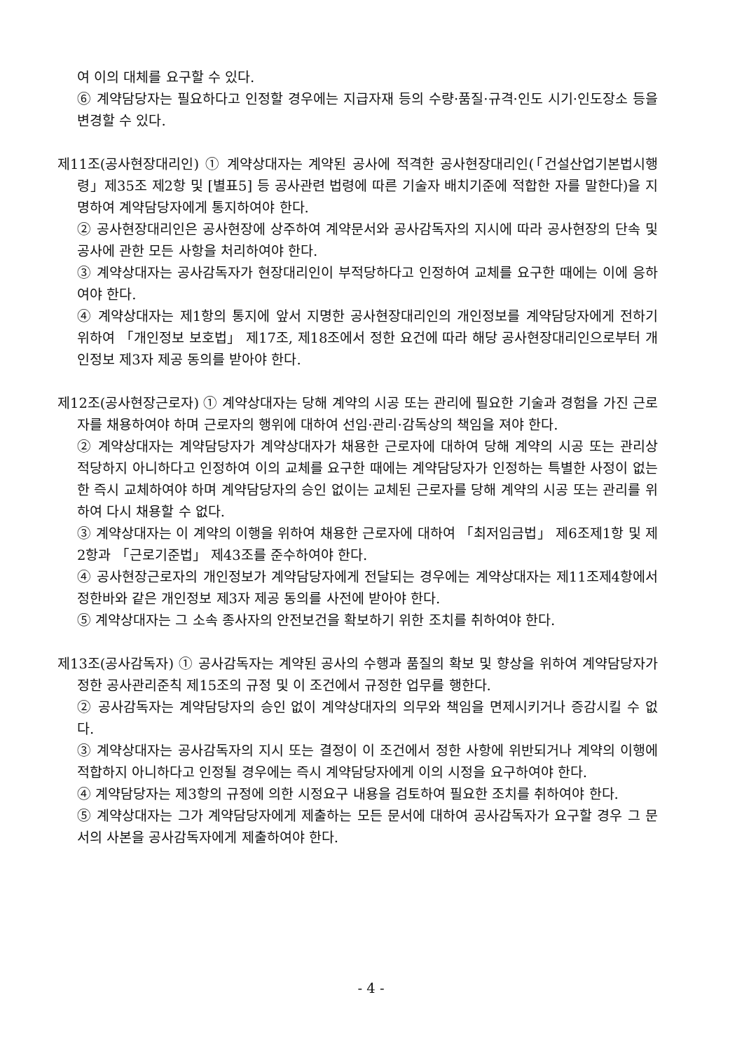여 이의 대체를 요구할 수 있다.
⑥ 계약담당자는 필요하다고 인정할 경우에는 지급자재 등의 수량·품질·규격·인도 시기·인도장소 등을 변경할 수 있다.
제11조(공사현장대리인) ① 계약상대자는 계약된 공사에 적격한 공사현장대리인(「건설산업기본법시행령」제35조 제2항 및 [별표5] 등 공사관련 법령에 따른 기술자 배치기준에 적합한 자를 말한다)을 지명하여 계약담당자에게 통지하여야 한다.
② 공사현장대리인은 공사현장에 상주하여 계약문서와 공사감독자의 지시에 따라 공사현장의 단속 및 공사에 관한 모든 사항을 처리하여야 한다.
③ 계약상대자는 공사감독자가 현장대리인이 부적당하다고 인정하여 교체를 요구한 때에는 이에 응하여야 한다.
④ 계약상대자는 제1항의 통지에 앞서 지명한 공사현장대리인의 개인정보를 계약담당자에게 전하기 위하여 「개인정보 보호법」 제17조, 제18조에서 정한 요건에 따라 해당 공사현장대리인으로부터 개인정보 제3자 제공 동의를 받아야 한다.
제12조(공사현장근로자) ① 계약상대자는 당해 계약의 시공 또는 관리에 필요한 기술과 경험을 가진 근로자를 채용하여야 하며 근로자의 행위에 대하여 선임·관리·감독상의 책임을 져야 한다.
② 계약상대자는 계약담당자가 계약상대자가 채용한 근로자에 대하여 당해 계약의 시공 또는 관리상 적당하지 아니하다고 인정하여 이의 교체를 요구한 때에는 계약담당자가 인정하는 특별한 사정이 없는 한 즉시 교체하여야 하며 계약담당자의 승인 없이는 교체된 근로자를 당해 계약의 시공 또는 관리를 위하여 다시 채용할 수 없다.
③ 계약상대자는 이 계약의 이행을 위하여 채용한 근로자에 대하여 「최저임금법」 제6조제1항 및 제2항과 「근로기준법」 제43조를 준수하여야 한다.
④ 공사현장근로자의 개인정보가 계약담당자에게 전달되는 경우에는 계약상대자는 제11조제4항에서 정한바와 같은 개인정보 제3자 제공 동의를 사전에 받아야 한다.
⑤ 계약상대자는 그 소속 종사자의 안전보건을 확보하기 위한 조치를 취하여야 한다.
제13조(공사감독자) ① 공사감독자는 계약된 공사의 수행과 품질의 확보 및 향상을 위하여 계약담당자가 정한 공사관리준칙 제15조의 규정 및 이 조건에서 규정한 업무를 행한다.
② 공사감독자는 계약담당자의 승인 없이 계약상대자의 의무와 책임을 면제시키거나 증감시킬 수 없다.
③ 계약상대자는 공사감독자의 지시 또는 결정이 이 조건에서 정한 사항에 위반되거나 계약의 이행에 적합하지 아니하다고 인정될 경우에는 즉시 계약담당자에게 이의 시정을 요구하여야 한다.
④ 계약담당자는 제3항의 규정에 의한 시정요구 내용을 검토하여 필요한 조치를 취하여야 한다.
⑤ 계약상대자는 그가 계약담당자에게 제출하는 모든 문서에 대하여 공사감독자가 요구할 경우 그 문서의 사본을 공사감독자에게 제출하여야 한다.
- 4 -